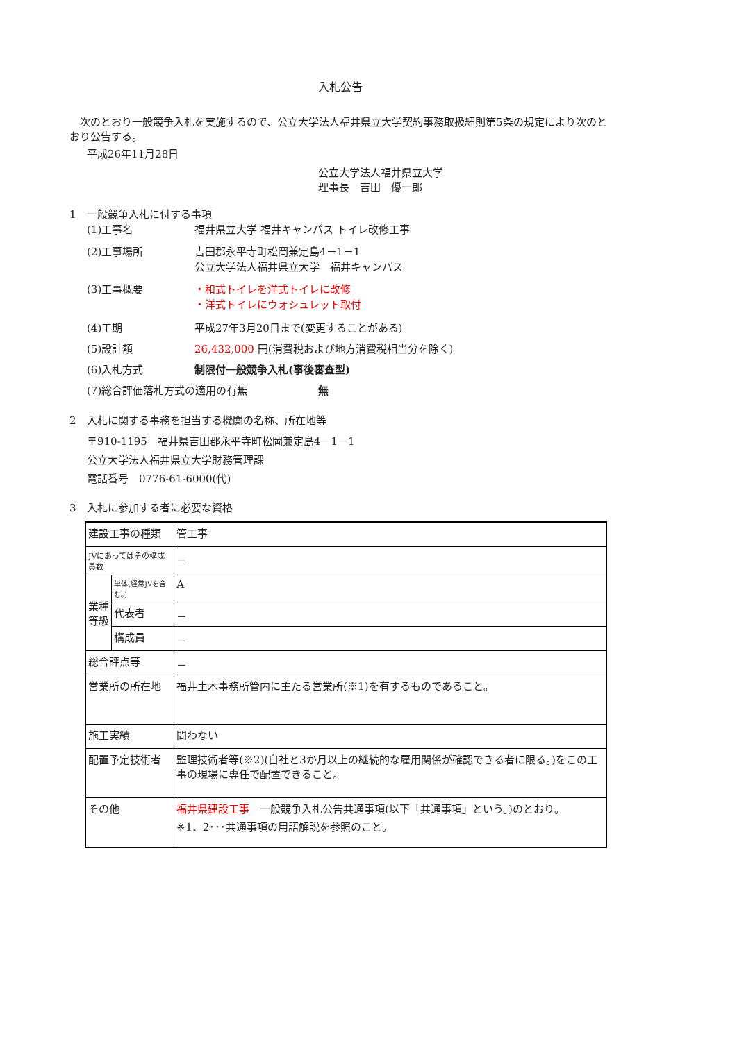入札公告
　次のとおり一般競争入札を実施するので、公立大学法人福井県立大学契約事務取扱細則第5条の規定により次のとおり公告する。
平成26年11月28日
公立大学法人福井県立大学
理事長　吉田　優一郎
1　一般競争入札に付する事項
(1)工事名 福井県立大学 福井キャンパス トイレ改修工事
(2)工事場所 吉田郡永平寺町松岡兼定島4－1－1
公立大学法人福井県立大学　福井キャンパス
(3)工事概要 ・和式トイレを洋式トイレに改修
・洋式トイレにウォシュレット取付
(4)工期 平成27年3月20日まで(変更することがある)
(5)設計額 26,432,000 円(消費税および地方消費税相当分を除く)
(6)入札方式 制限付一般競争入札(事後審査型)
(7)総合評価落札方式の適用の有無 無
2　入札に関する事務を担当する機関の名称、所在地等
〒910-1195　福井県吉田郡永平寺町松岡兼定島4－1－1
公立大学法人福井県立大学財務管理課
電話番号　0776-61-6000(代)
3　入札に参加する者に必要な資格
| 建設工事の種類 | | 管工事 |
| JVにあってはその構成員数 | | － |
| 業種 等級 | 単体(経常JVを含む。) | A |
| | 代表者 | － |
| | 構成員 | － |
| 総合評点等 | | － |
| 営業所の所在地 | | 福井土木事務所管内に主たる営業所(※1)を有するものであること。 |
| 施工実績 | | 問わない |
| 配置予定技術者 | | 監理技術者等(※2)(自社と3か月以上の継続的な雇用関係が確認できる者に限る。)をこの工事の現場に専任で配置できること。 |
| その他 | | 福井県建設工事 一般競争入札公告共通事項(以下「共通事項」という。)のとおり。 ※1、2･･･共通事項の用語解説を参照のこと。 |